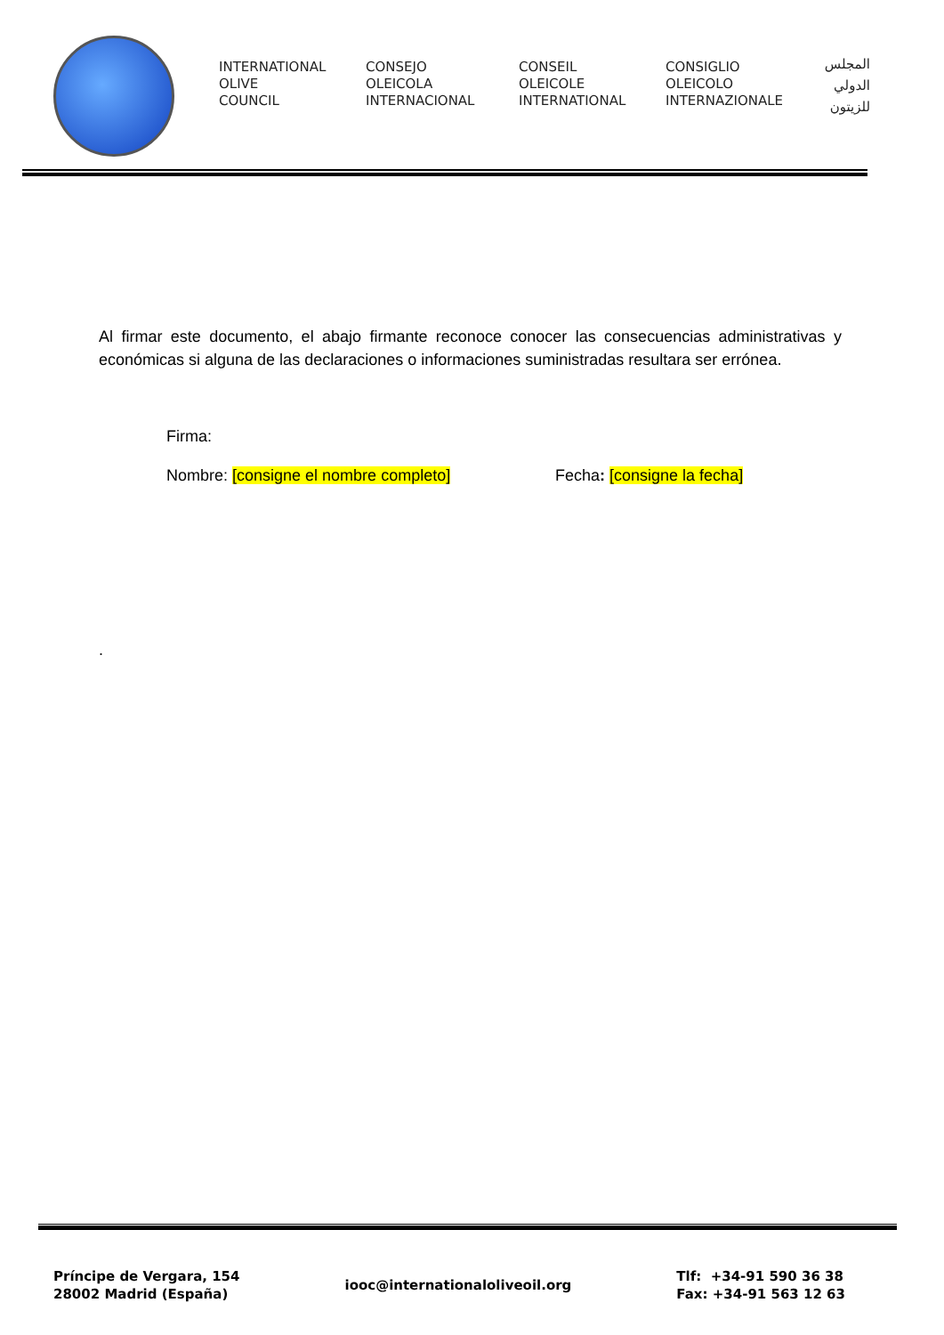INTERNATIONAL
OLIVE
COUNCIL
CONSEJO
OLEICOLA
INTERNACIONAL
CONSEIL
OLEICOLE
INTERNATIONAL
CONSIGLIO
OLEICOLO
INTERNAZIONALE
المجلس
الدولي
للزيتون
Al firmar este documento, el abajo firmante reconoce conocer las consecuencias administrativas y económicas si alguna de las declaraciones o informaciones suministradas resultara ser errónea.
Firma:
Nombre: [consigne el nombre completo] Fecha: [consigne la fecha]
.
Príncipe de Vergara, 154
28002 Madrid (España)
iooc@internationaloliveoil.org
Tlf: +34-91 590 36 38
Fax: +34-91 563 12 63